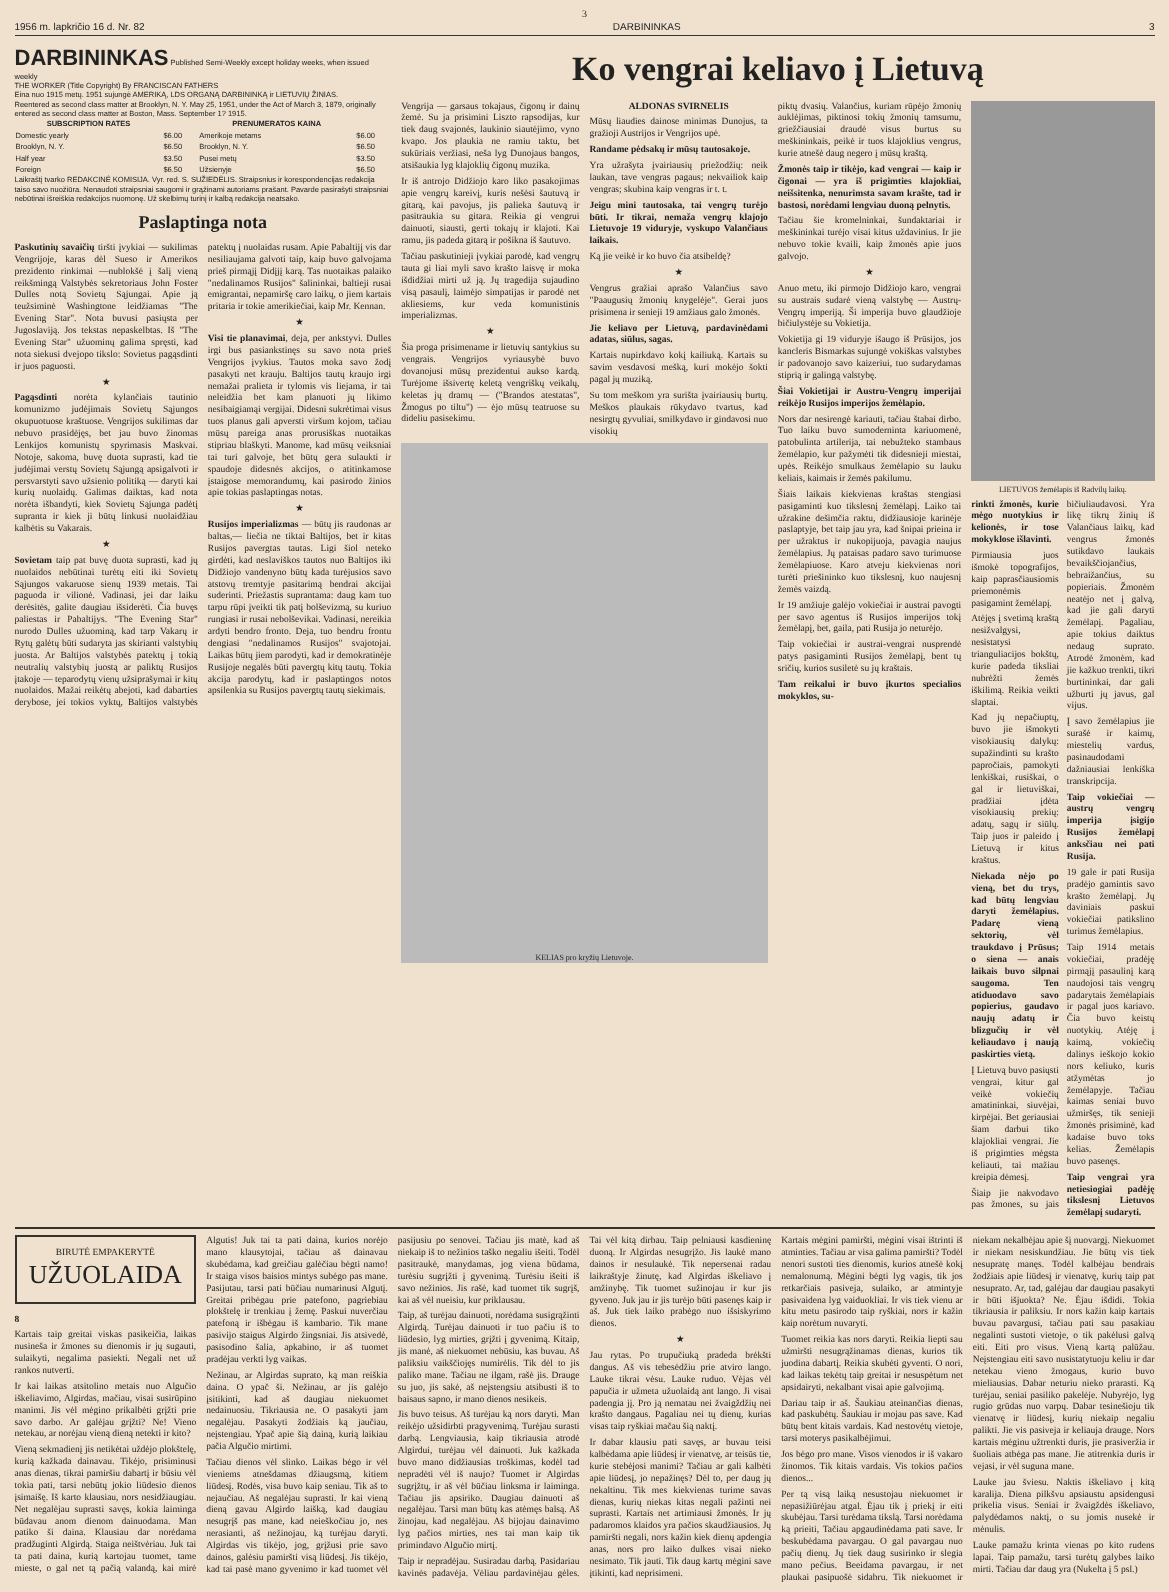3
1956 m. lapkričio 16 d. Nr. 82 DARBININKAS 3
DARBININKAS Published Semi-Weekly except holiday weeks, when issued weekly
THE WORKER (Title Copyright) By FRANCISCAN FATHERS
Eina nuo 1915 metų. 1951 sujungė AMERIKĄ, LDS ORGANĄ DARBININKĄ ir LIETUVIŲ ŽINIAS.
Reentered as second class matter at Brooklyn, N. Y. May 25, 1951, under the Act of March 3, 1879, originally entered as second class matter at Boston, Mass. September 1? 1915.
| SUBSCRIPTION RATES | | PRENUMERATOS KAINA | |
| --- | --- | --- | --- |
| Domestic yearly | $6.00 | Amerikoje metams | $6.00 |
| Brooklyn, N. Y. | $6.50 | Brooklyn, N. Y. | $6.50 |
| Half year | $3.50 | Pusei metų | $3.50 |
| Foreign | $6.50 | Užsienyje | $6.50 |
Laikraštį tvarko REDAKCINĖ KOMISIJA. Vyr. red. S. SUŽIEDĖLIS. Straipsnius ir korespondencijas redakcija taiso savo nuožiūra. Nenaudoti straipsniai saugomi ir grąžinami autoriams prašant. Pavarde pasirašyti straipsniai nebūtinai išreiškia redakcijos nuomonę. Už skelbimų turinį ir kalbą redakcija neatsako.
Paslaptinga nota
Paskutinių savaičių tiršti įvykiai — sukilimas Vengrijoje, karas dėl Sueso ir Amerikos prezidento rinkimai —nublokšė į šalį vieną reikšmingą Valstybės sekretoriaus John Foster Dulles notą Sovietų Sąjungai. Apie ją teužsiminė Washingtone leidžiamas "The Evening Star". Nota buvusi pasiųsta per Jugoslaviją. Jos tekstas nepaskelbtas. Iš "The Evening Star" užuominų galima spręsti, kad nota siekusi dvejopo tikslo: Sovietus pagąsdinti ir juos paguosti.
★
Pagąsdinti norėta kylančiais tautinio komunizmo judėjimais Sovietų Sąjungos okupuotuose kraštuose. Vengrijos sukilimas dar nebuvo prasidėjęs, bet jau buvo žinomas Lenkijos komunistų spyrimasis Maskvai. Notoje, sakoma, buvę duota suprasti, kad tie judėjimai verstų Sovietų Sąjungą apsigalvoti ir persvarstyti savo užsienio politiką — daryti kai kurių nuolaidų. Galimas daiktas, kad nota norėta išbandyti, kiek Sovietų Sąjunga padėtį supranta ir kiek ji būtų linkusi nuolaidžiau kalbėtis su Vakarais.
★
Sovietam taip pat buvę duota suprasti, kad jų nuolaidos nebūtinai turėtų eiti iki Sovietų Sąjungos vakaruose sienų 1939 metais. Tai paguoda ir vilionė. Vadinasi, jei dar laiku derėsitės, galite daugiau išsiderėti. Čia buvęs paliestas ir Pabaltijys. "The Evening Star" nurodo Dulles užuominą, kad tarp Vakarų ir Rytų galėtų būti sudaryta jas skirianti valstybių juosta. Ar Baltijos valstybės patektų į tokią neutralių valstybių juostą ar paliktų Rusijos įtakoje — teparodytų vienų užsiprašymai ir kitų nuolaidos. Mažai reikėtų abejoti, kad dabarties derybose, jei tokios vyktų, Baltijos valstybės patektų į nuolaidas rusam. Apie Pabaltijį vis dar nesiliaujama galvoti taip, kaip buvo galvojama prieš pirmąjį Didįjį karą. Tas nuotaikas palaiko "nedalinamos Rusijos" šalininkai, baltieji rusai emigrantai, nepamiršę caro laikų, o jiem kartais pritaria ir tokie amerikiečiai, kaip Mr. Kennan.
★
Visi tie planavimai, deja, per ankstyvi. Dulles irgi bus pasiankstinęs su savo nota prieš Vengrijos įvykius. Tautos moka savo žodį pasakyti net krauju. Baltijos tautų kraujo irgi nemažai pralieta ir tylomis vis liejama, ir tai neleidžia bet kam planuoti jų likimo nesibaigiamąi vergijai. Didesni sukrėtimai visus tuos planus gali apversti viršum kojom, tačiau mūsų pareiga anas prorusiškas nuotaikas stipriau blaškyti. Manome, kad mūsų veiksniai tai turi galvoje, bet būtų gera sulaukti ir spaudoje didesnės akcijos, o atitinkamose įstaigose memorandumų, kai pasirodo žinios apie tokias paslaptingas notas.
★
Rusijos imperializmas — būtų jis raudonas ar baltas,— liečia ne tiktai Baltijos, bet ir kitas Rusijos pavergtas tautas. Ligi šiol neteko girdėti, kad neslaviškos tautos nuo Baltijos iki Didžiojo vandenyno būtų kada turėjusios savo atstovų tremtyje pasitarimą bendrai akcijai suderinti. Priežastis suprantama: daug kam tuo tarpu rūpi įveikti tik patį bolševizmą, su kuriuo rungiasi ir rusai nebolševikai. Vadinasi, nereikia ardyti bendro fronto. Deja, tuo bendru frontu dengiasi "nedalinamos Rusijos" svajotojai. Laikas būtų jiem parodyti, kad ir demokratinėje Rusijoje negalės būti pavergtų kitų tautų. Tokia akcija parodytų, kad ir paslaptingos notos apsilenkia su Rusijos pavergtų tautų siekimais.
Ko vengrai keliavo į Lietuvą
Vengrija — garsaus tokajaus, čigonų ir dainų žemė. Su ja prisimini Liszto rapsodijas, kur tiek daug svajonės, laukinio siautėjimo, vyno kvapo. Jos plaukia ne ramiu taktu, bet sukūriais veržiasi, neša lyg Dunojaus bangos, atsišaukia lyg klajoklių čigonų muzika.
Ir iš antrojo Didžiojo karo liko pasakojimas apie vengrų kareivį, kuris nešėsi šautuvą ir gitarą, kai pavojus, jis palieka šautuvą ir pasitraukia su gitara. Reikia gi vengrui dainuoti, siausti, gerti tokajų ir klajoti. Kai ramu, jis padeda gitarą ir pošikna iš šautuvo.
Tačiau paskutinieji įvykiai parodė, kad vengrų tauta gi liai myli savo krašto laisvę ir moka išdidžiai mirti už ją. Jų tragedija sujaudino visą pasaulį, laimėjo simpatijas ir parodė net akliesiems, kur veda komunistinis imperializmas.
★
Šia proga prisimename ir lietuvių santykius su vengrais. Vengrijos vyriausybė buvo dovanojusi mūsų prezidentui aukso kardą. Turėjome išsivertę keletą vengriškų veikalų, keletas jų dramų — ("Brandos atestatas", Žmogus po tiltu") — ėjo mūsų teatruose su dideliu pasisekimu.
ALDONAS SVIRNELIS
Mūsų liaudies dainose minimas Dunojus, ta gražioji Austrijos ir Vengrijos upė.
Randame pėdsakų ir mūsų tautosakoje.
Yra užrašyta įvairiausių priežodžių: neik laukan, tave vengras pagaus; nekvailiok kaip vengras; skubina kaip vengras ir t. t.
Jeigu mini tautosaka, tai vengrų turėjo būti. Ir tikrai, nemaža vengrų klajojo Lietuvoje 19 viduryje, vyskupo Valančiaus laikais.
Ką jie veikė ir ko buvo čia atsibeldę?
★
Vengrus gražiai aprašo Valančius savo "Paaugusių žmonių knygelėje". Gerai juos prisimena ir senieji 19 amžiaus galo žmonės.
Jie keliavo per Lietuvą, pardavinėdami adatas, siūlus, sagas.
Kartais nupirkdavo kokį kailiuką. Kartais su savim vesdavosi mešką, kuri mokėjo šokti pagal jų muziką.
Su tom meškom yra surišta įvairiausių burtų. Meškos plaukais rūkydavo tvartus, kad nesirgtų gyvuliai, smilkydavo ir gindavosi nuo visokių
KELIAS pro kryžių Lietuvoje.
piktų dvasių. Valančius, kuriam rūpėjo žmonių auklėjimas, piktinosi tokių žmonių tamsumu, griežčiausiai draudė visus burtus su meškininkais, peikė ir tuos klajoklius vengrus, kurie atnešė daug negero į mūsų kraštą.
Žmonės taip ir tikėjo, kad vengrai — kaip ir čigonai — yra iš prigimties klajokliai, neišsitenka, nenurimsta savam krašte, tad ir bastosi, norėdami lengviau duoną pelnytis.
Tačiau šie kromelninkai, šundaktariai ir meškininkai turėjo visai kitus uždavinius. Ir jie nebuvo tokie kvaili, kaip žmonės apie juos galvojo.
★
Anuo metu, iki pirmojo Didžiojo karo, vengrai su austrais sudarė vieną valstybę — Austrų-Vengrų imperiją. Ši imperija buvo glaudžioje bičiulystėje su Vokietija.
Vokietija gi 19 viduryje išaugo iš Prūsijos, jos kancleris Bismarkas sujungė vokiškas valstybes ir padovanojo savo kaizeriui, tuo sudarydamas stiprią ir galingą valstybę.
Šiai Vokietijai ir Austru-Vengrų imperijai reikėjo Rusijos imperijos žemėlapio.
Nors dar nesirengė kariauti, tačiau štabai dirbo. Tuo laiku buvo sumoderninta kariuomenė, patobulinta artilerija, tai nebužteko stambaus žemėlapio, kur pažymėti tik didesnieji miestai, upės. Reikėjo smulkaus žemėlapio su lauku keliais, kaimais ir žemės pakilumu.
Šiais laikais kiekvienas kraštas stengiasi pasigaminti kuo tikslesnį žemėlapį. Laiko tai užrakine dešimčia raktu, didžiausioje karinėje paslaptyje, bet taip jau yra, kad šnipai prieina ir per užraktus ir nukopijuoja, pavagia naujus žemėlapius. Jų pataisas padaro savo turimuose žemėlapiuose. Karo atveju kiekvienas nori turėti priešininko kuo tikslesnį, kuo naujesnį žemės vaizdą.
Ir 19 amžiuje galėjo vokiečiai ir austrai pavogti per savo agentus iš Rusijos imperijos tokį žemėlapį, bet, gaila, pati Rusija jo neturėjo.
Taip vokiečiai ir austrai-vengrai nusprendė patys pasigaminti Rusijos žemėlapį, bent tų sričių, kurios susiletė su jų kraštais.
Tam reikalui ir buvo įkurtos specialios mokyklos, su-
LIETUVOS žemėlapis iš Radvilų laikų.
rinkti žmonės, kurie mėgo nuotykius ir kelionės, ir tose mokyklose išlavinti.
Pirmiausia juos išmokė topografijos, kaip paprasčiausiomis priemonėmis pasigamint žemėlapį.
Atėjęs į svetimą kraštą nesižvalgysi, nesistatysi trianguliacijos bokštų, kurie padeda tiksliai nubrėžti žemės iškilimą. Reikia veikti slaptai.
Kad jų nepačiuptų, buvo jie išmokyti visokiausių dalykų: supažindinti su krašto papročiais, pamokyti lenkiškai, rusiškai, o gal ir lietuviškai, pradžiai įdėta visokiausių prekių: adatų, sagų ir siūlų. Taip juos ir paleido į Lietuvą ir kitus kraštus.
Niekada nėjo po vieną, bet du trys, kad būtų lengviau daryti žemėlapius. Padarę vieną sektorių, vėl traukdavo į Prūsus; o siena — anais laikais buvo silpnai saugoma. Ten atiduodavo savo popierius, gaudavo naujų adatų ir blizgučių ir vėl keliaudavo į naują paskirties vietą.
Į Lietuvą buvo pasiųsti vengrai, kitur gal veikė vokiečių amatininkai, siuvėjai, kirpėjai. Bet geriausiai šiam darbui tiko klajokliai vengrai. Jie iš prigimties mėgsta keliauti, tai mažiau kreipia dėmesį.
Šiaip jie nakvodavo pas žmones, su jais bičiuliaudavosi. Yra likę tikrų žinių iš Valančiaus laikų, kad vengrus žmonės sutikdavo laukais bevaikščiojančius, bebraižančius, su popieriais. Žmonėm neatėjo net į galvą, kad jie gali daryti žemėlapį. Pagaliau, apie tokius daiktus nedaug suprato. Atrodė žmonėm, kad jie kažkuo trenkti, tikri burtininkai, dar gali užburti jų javus, gal vijus.
Į savo žemėlapius jie surašė ir kaimų, miestelių vardus, pasinaudodami dažniausiai lenkiška transkripcija.
Taip vokiečiai —austrų vengrų imperija įsigijo Rusijos žemėlapį anksčiau nei pati Rusija.
19 gale ir pati Rusija pradėjo gamintis savo krašto žemėlapį. Jų daviniais paskui vokiečiai patikslino turimus žemėlapius.
Taip 1914 metais vokiečiai, pradėję pirmąjį pasaulinį karą naudojosi tais vengrų padarytais žemėlapiais ir pagal juos kariavo. Čia buvo keistų nuotykių. Atėję į kaimą, vokiečių dalinys ieškojo kokio nors keliuko, kuris atžymėtas jo žemėlapyje. Tačiau kaimas seniai buvo užmiršęs, tik senieji žmonės prisiminė, kad kadaise buvo toks kelias. Žemėlapis buvo pasenęs.
Taip vengrai yra netiesiogiai padėję tikslesnį Lietuvos žemėlapį sudaryti.
BIRUTĖ EMPAKERYTĖ
UŽUOLAIDA
8
Kartais taip greitai viskas pasikeičia, laikas nusineša ir žmones su dienomis ir jų sugauti, sulaikyti, negalima pasiekti. Negali net už rankos nutverti.
Ir kai laikas atsitolino metais nuo Algučio iškeliavimo, Algirdas, mačiau, visai susirūpino manimi. Jis vėl mėgino prikalbėti grįžti prie savo darbo. Ar galėjau grįžti? Ne! Vieno netekau, ar norėjau vieną dieną netekti ir kito?
Vieną sekmadienį jis netikėtai uždėjo plokštelę, kurią kažkada dainavau. Tikėjo, prisiminusi anas dienas, tikrai pamiršiu dabartį ir būsiu vėl tokia pati, tarsi nebūtų jokio liūdesio dienos įsimaišę. Iš karto klausiau, nors nesidžiaugiau. Net negalėjau suprasti savęs, kokia laiminga būdavau anom dienom dainuodama. Man patiko ši daina. Klausiau dar norėdama pradžuginti Algirdą. Staiga neištvėriau. Juk tai ta pati daina, kurią kartojau tuomet, tame mieste, o gal net tą pačią valandą, kai mirė Algutis! Juk tai ta pati daina, kurios norėjo mano klausytojai, tačiau aš dainavau skubėdama, kad greičiau galėčiau bėgti namo! Ir staiga visos baisios mintys subėgo pas mane. Pasijutau, tarsi pati būčiau numarinusi Algutį. Greitai pribėgau prie patefono, pagriebiau plokštelę ir trenkiau į žemę. Paskui nuverčiau patefoną ir išbėgau iš kambario. Tik mane pasivijo staigus Algirdo žingsniai. Jis atsivedė, pasisodino šalia, apkabino, ir aš tuomet pradėjau verkti lyg vaikas.
Nežinau, ar Algirdas suprato, ką man reiškia daina. O ypač ši. Nežinau, ar jis galėjo įsitikinti, kad aš daugiau niekuomet nedainuosiu. Tikriausia ne. O pasakyti jam negalėjau. Pasakyti žodžiais ką jaučiau, neįstengiau. Ypač apie šią dainą, kurią laikiau pačia Algučio mirtimi.
Tačiau dienos vėl slinko. Laikas bėgo ir vėl vieniems atnešdamas džiaugsmą, kitiem liūdesį. Rodės, visa buvo kaip seniau. Tik aš to nejaučiau. Aš negalėjau suprasti. Ir kai vieną dieną gavau Algirdo laišką, kad daugiau nesugrįš pas mane, kad neieškočiau jo, nes nerasianti, aš nežinojau, ką turėjau daryti. Algirdas vis tikėjo, jog, grįžusi prie savo dainos, galėsiu pamiršti visą liūdesį. Jis tikėjo, kad tai pasė mano gyvenimo ir kad tuomet vėl pasijusiu po senovei. Tačiau jis matė, kad aš niekaip iš to nežinios taško negaliu išeiti. Todėl pasitraukė, manydamas, jog viena būdama, turėsiu sugrįžti į gyvenimą. Turėsiu išeiti iš savo nežinios. Jis rašė, kad tuomet tik sugrįš, kai aš vėl nueisiu, kur priklausau.
Taip, aš turėjau dainuoti, norėdama susigrąžinti Algirdą. Turėjau dainuoti ir tuo pačiu iš to liūdesio, lyg mirties, grįžti į gyvenimą. Kitaip, jis manė, aš niekuomet nebūsiu, kas buvau. Aš paliksiu vaikščiojęs numirėlis. Tik dėl to jis paliko mane. Tačiau ne ilgam, rašė jis. Drauge su juo, jis sakė, aš neįstengsiu atsibusti iš to baisaus sapno, ir mano dienos nesikeis.
Jis buvo teisus. Aš turėjau ką nors daryti. Man reikėjo užsidirbti pragyvenimą. Turėjau surasti darbą. Lengviausia, kaip tikriausia atrodė Algirdui, turėjau vėl dainuoti. Juk kažkada buvo mano didžiausias troškimas, kodėl tad nepradėti vėl iš naujo? Tuomet ir Algirdas sugrįžtų, ir aš vėl būčiau linksma ir laiminga. Tačiau jis apsiriko. Daugiau dainuoti aš negalėjau. Tarsi man būtų kas atėmęs balsą. Aš žinojau, kad negalėjau. Aš bijojau dainavimo lyg pačios mirties, nes tai man kaip tik primindavo Algučio mirtį.
Taip ir nepradėjau. Susiradau darbą. Pasidariau kavinės padavėja. Vėliau pardavinėjau gėles. Tai vėl kitą dirbau. Taip pelniausi kasdieninę duoną. Ir Algirdas nesugrįžo. Jis laukė mano dainos ir nesulaukė. Tik nepersenai radau laikraštyje žinutę, kad Algirdas iškeliavo į amžinybę. Tik tuomet sužinojau ir kur jis gyveno. Juk jau ir jis turėjo būti pasenęs kaip ir aš. Juk tiek laiko prabėgo nuo išsiskyrimo dienos.
★
Jau rytas. Po trupučiuką pradeda brėkšti dangus. Aš vis tebesėdžiu prie atviro lango. Lauke tikrai vėsu. Lauke ruduo. Vėjas vėl papučia ir užmeta užuolaidą ant lango. Ji visai padengia jį. Pro ją nematau nei žvaigždžių nei krašto dangaus. Pagaliau nei tų dienų, kurias visas taip ryškiai mačau šią naktį.
Ir dabar klausiu pati savęs, ar buvau teisi kalbėdama apie liūdesį ir vienatvę, ar teisūs tie, kurie stebėjosi manimi? Tačiau ar gali kalbėti apie liūdesį, jo nepažinęs? Dėl to, per daug jų nekaltinu. Tik mes kiekvienas turime savas dienas, kurių niekas kitas negali pažinti nei suprasti. Kartais net artimiausi žmonės. Ir jų padaromos klaidos yra pačios skaudžiausios. Jų pamiršti negali, nors kažin kiek dienų apdengia anas, nors pro laiko dulkes visai nieko nesimato. Tik jauti. Tik daug kartų mėgini save įtikinti, kad neprisimeni.
Kartais mėgini pamiršti, mėgini visai ištrinti iš atminties. Tačiau ar visa galima pamiršti? Todėl nenori sustoti ties dienomis, kurios atnešė kokį nemalonumą. Mėgini bėgti lyg vagis, tik jos retkarčiais pasiveja, sulaiko, ar atmintyje pasivaidena lyg vaiduokliai. Ir vis tiek vienu ar kitu metu pasirodo taip ryškiai, nors ir kažin kaip norėtum nuvaryti.
Tuomet reikia kas nors daryti. Reikia liepti sau užmiršti nesugrąžinamas dienas, kurios tik juodina dabartį. Reikia skubėti gyventi. O nori, kad laikas tekėtų taip greitai ir nesuspėtum net apsidairyti, nekalbant visai apie galvojimą.
Dariau taip ir aš. Šaukiau ateinančias dienas, kad paskubėtų. Šaukiau ir mojau pas save. Kad būtų bent kitais vardais. Kad nestovėtų vietoje, tarsi moterys pasikalbėjimui.
Jos bėgo pro mane. Visos vienodos ir iš vakaro žinomos. Tik kitais vardais. Vis tokios pačios dienos...
Per tą visą laiką nesustojau niekuomet ir nepasižiūrėjau atgal. Ėjau tik į priekį ir eiti skubėjau. Tarsi turėdama tikslą. Tarsi norėdama ką prieiti, Tačiau apgaudinėdama pati save. Ir beskubėdama pavargau. O gal pavargau nuo pačių dienų. Jų tiek daug susirinko ir slegia mano pečius. Beeidama pavargau, ir net plaukai pasipuošė sidabru. Tik niekuomet ir niekam nekalbėjau apie šį nuovargį. Niekuomet ir niekam nesiskundžiau. Jie būtų vis tiek nesupratę manęs. Todėl kalbėjau bendrais žodžiais apie liūdesį ir vienatvę, kurių taip pat nesuprato. Ar, tad, galėjau dar daugiau pasakyti ir būti išjuokta? Ne. Ėjau išdidi. Tokia tikriausia ir paliksiu. Ir nors kažin kaip kartais buvau pavargusi, tačiau pati sau pasakiau negalinti sustoti vietoje, o tik pakėlusi galvą eiti. Eiti pro visus. Vieną kartą palūžau. Neįstengiau eiti savo nusistatytuoju keliu ir dar netekau vieno žmogaus, kurio buvo mieliausias. Dabar neturiu nieko prarasti. Ką turėjau, seniai pasiliko pakelėje. Nubyrėjo, lyg rugio grūdas nuo varpų. Dabar tesinešioju tik vienatvę ir liūdesį, kurių niekaip negaliu palikti. Jie vis pasiveja ir keliauja drauge. Nors kartais mėginu užtrenkti duris, jie prasiveržia ir šuoliais atbėga pas mane. Jie atitrenkia duris ir vejasi, ir vėl suguna mane.
Lauke jau šviesu. Naktis iškeliavo į kitą karalija. Diena pilkšvu apsiaustu apsidengusi prikelia visus. Seniai ir žvaigždės iškeliavo, palydėdamos naktį, o su jomis nusekė ir mėnulis.
Lauke pamažu krinta vienas po kito rudens lapai. Taip pamažu, tarsi turėtų galybes laiko mirti. Tačiau dar daug yra (Nukelta į 5 psl.)